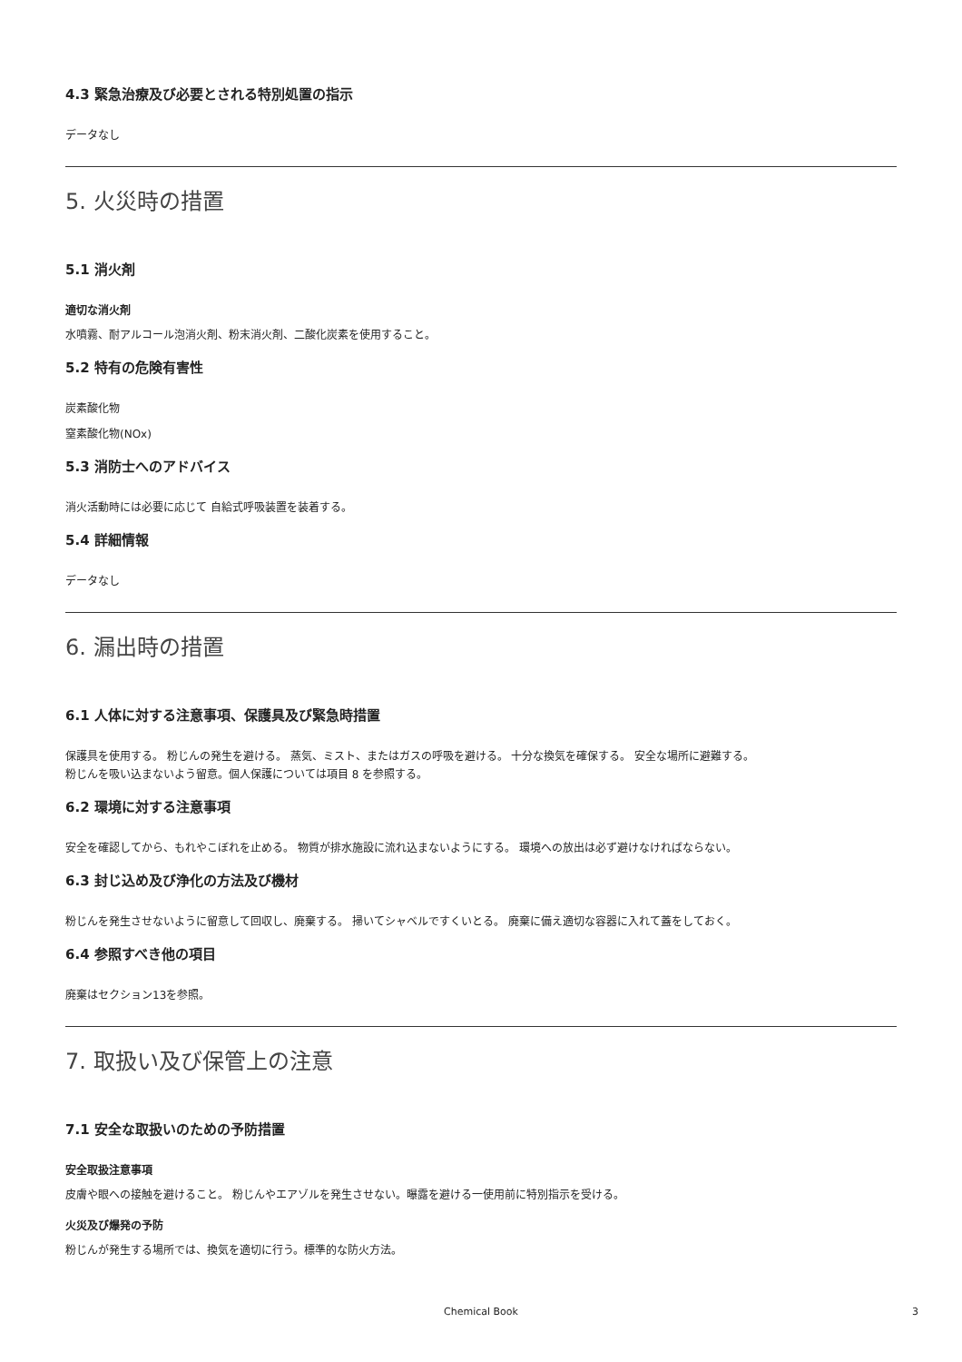4.3 緊急治療及び必要とされる特別処置の指示
データなし
5. 火災時の措置
5.1 消火剤
適切な消火剤
水噴霧、耐アルコール泡消火剤、粉末消火剤、二酸化炭素を使用すること。
5.2 特有の危険有害性
炭素酸化物
窒素酸化物(NOx)
5.3 消防士へのアドバイス
消火活動時には必要に応じて 自給式呼吸装置を装着する。
5.4 詳細情報
データなし
6. 漏出時の措置
6.1 人体に対する注意事項、保護具及び緊急時措置
保護具を使用する。 粉じんの発生を避ける。 蒸気、ミスト、またはガスの呼吸を避ける。 十分な換気を確保する。 安全な場所に避難する。
粉じんを吸い込まないよう留意。個人保護については項目 8 を参照する。
6.2 環境に対する注意事項
安全を確認してから、もれやこぼれを止める。 物質が排水施設に流れ込まないようにする。 環境への放出は必ず避けなければならない。
6.3 封じ込め及び浄化の方法及び機材
粉じんを発生させないように留意して回収し、廃棄する。 掃いてシャベルですくいとる。 廃棄に備え適切な容器に入れて蓋をしておく。
6.4 参照すべき他の項目
廃棄はセクション13を参照。
7. 取扱い及び保管上の注意
7.1 安全な取扱いのための予防措置
安全取扱注意事項
皮膚や眼への接触を避けること。 粉じんやエアゾルを発生させない。曝露を避ける一使用前に特別指示を受ける。
火災及び爆発の予防
粉じんが発生する場所では、換気を適切に行う。標準的な防火方法。
Chemical Book
3